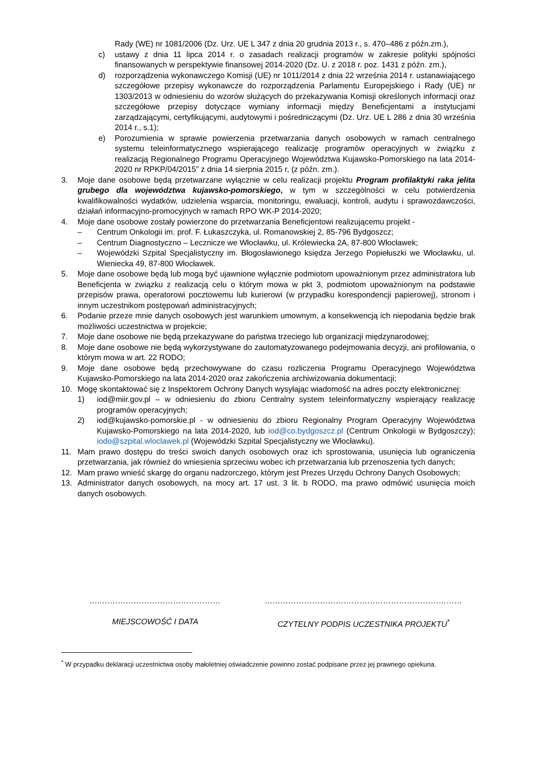Rady (WE) nr 1081/2006 (Dz. Urz. UE L 347 z dnia 20 grudnia 2013 r., s. 470–486 z późn.zm.),
c) ustawy z dnia 11 lipca 2014 r. o zasadach realizacji programów w zakresie polityki spójności finansowanych w perspektywie finansowej 2014-2020 (Dz. U. z 2018 r. poz. 1431 z późn. zm.),
d) rozporządzenia wykonawczego Komisji (UE) nr 1011/2014 z dnia 22 września 2014 r. ustanawiającego szczegółowe przepisy wykonawcze do rozporządzenia Parlamentu Europejskiego i Rady (UE) nr 1303/2013 w odniesieniu do wzorów służących do przekazywania Komisji określonych informacji oraz szczegółowe przepisy dotyczące wymiany informacji między Beneficjentami a instytucjami zarządzającymi, certyfikującymi, audytowymi i pośredniczącymi (Dz. Urz. UE L 286 z dnia 30 września 2014 r., s.1);
e) Porozumienia w sprawie powierzenia przetwarzania danych osobowych w ramach centralnego systemu teleinformatycznego wspierającego realizację programów operacyjnych w związku z realizacją Regionalnego Programu Operacyjnego Województwa Kujawsko-Pomorskiego na lata 2014-2020 nr RPKP/04/2015” z dnia 14 sierpnia 2015 r, (z późn. zm.).
3. Moje dane osobowe będą przetwarzane wyłącznie w celu realizacji projektu Program profilaktyki raka jelita grubego dla województwa kujawsko-pomorskiego, w tym w szczególności w celu potwierdzenia kwalifikowalności wydatków, udzielenia wsparcia, monitoringu, ewaluacji, kontroli, audytu i sprawozdawczości, działań informacyjno-promocyjnych w ramach RPO WK-P 2014-2020;
4. Moje dane osobowe zostały powierzone do przetwarzania Beneficjentowi realizującemu projekt -
– Centrum Onkologii im. prof. F. Łukaszczyka, ul. Romanowskiej 2, 85-796 Bydgoszcz;
– Centrum Diagnostyczno – Lecznicze we Włocławku, ul. Królewiecka 2A, 87-800 Włocławek;
– Wojewódzki Szpital Specjalistyczny im. Błogosławionego księdza Jerzego Popiełuszki we Włocławku, ul. Wieniecka 49, 87-800 Włocławek.
5. Moje dane osobowe będą lub mogą być ujawnione wyłącznie podmiotom upoważnionym przez administratora lub Beneficjenta w związku z realizacją celu o którym mowa w pkt 3, podmiotom upoważnionym na podstawie przepisów prawa, operatorowi pocztowemu lub kurierowi (w przypadku korespondencji papierowej), stronom i innym uczestnikom postępowań administracyjnych;
6. Podanie przeze mnie danych osobowych jest warunkiem umownym, a konsekwencją ich niepodania będzie brak możliwości uczestnictwa w projekcie;
7. Moje dane osobowe nie będą przekazywane do państwa trzeciego lub organizacji międzynarodowej;
8. Moje dane osobowe nie będą wykorzystywane do zautomatyzowanego podejmowania decyzji, ani profilowania, o którym mowa w art. 22 RODO;
9. Moje dane osobowe będą przechowywane do czasu rozliczenia Programu Operacyjnego Województwa Kujawsko-Pomorskiego na lata 2014-2020 oraz zakończenia archiwizowania dokumentacji;
10. Mogę skontaktować się z Inspektorem Ochrony Danych wysyłając wiadomość na adres poczty elektronicznej:
1) iod@miir.gov.pl – w odniesieniu do zbioru Centralny system teleinformatyczny wspierający realizację programów operacyjnych;
2) iod@kujawsko-pomorskie.pl - w odniesieniu do zbioru Regionalny Program Operacyjny Województwa Kujawsko-Pomorskiego na lata 2014-2020, lub iod@co.bydgoszcz.pl (Centrum Onkologii w Bydgoszczy); iodo@szpital.wloclawek.pl (Wojewódzki Szpital Specjalistyczny we Włocławku).
11. Mam prawo dostępu do treści swoich danych osobowych oraz ich sprostowania, usunięcia lub ograniczenia przetwarzania, jak również do wniesienia sprzeciwu wobec ich przetwarzania lub przenoszenia tych danych;
12. Mam prawo wnieść skargę do organu nadzorczego, którym jest Prezes Urzędu Ochrony Danych Osobowych;
13. Administrator danych osobowych, na mocy art. 17 ust. 3 lit. b RODO, ma prawo odmówić usunięcia moich danych osobowych.
…..………………………………………
MIEJSCOWOŚĆ I DATA
…………………………………………………………………
CZYTELNY PODPIS UCZESTNIKA PROJEKTU<sup>*</sup>
<sup>*</sup> W przypadku deklaracji uczestnictwa osoby małoletniej oświadczenie powinno zostać podpisane przez jej prawnego opiekuna.